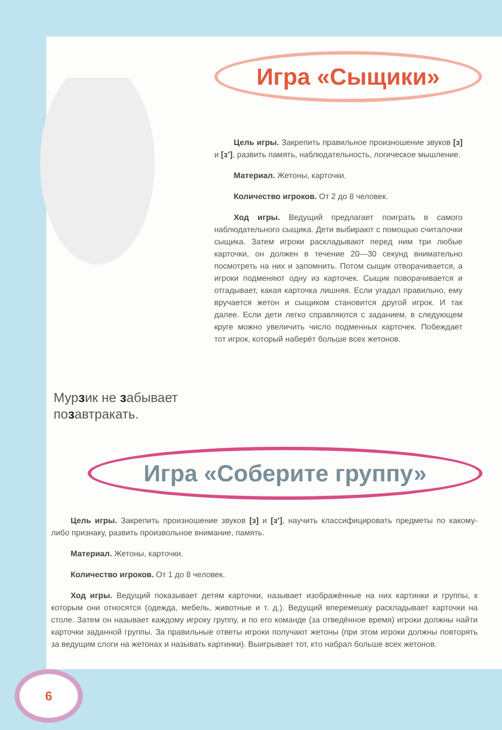Мурзик не забывает позавтракать.
Игра «Сыщики»
Цель игры. Закрепить правильное произношение звуков [з] и [з’], развить память, наблюдательность, логическое мышление.
Материал. Жетоны, карточки.
Количество игроков. От 2 до 8 человек.
Ход игры. Ведущий предлагает поиграть в самого наблюдательного сыщика. Дети выбирают с помощью считалочки сыщика. Затем игроки раскладывают перед ним три любые карточки, он должен в течение 20—30 секунд внимательно посмотреть на них и запомнить. Потом сыщик отворачивается, а игроки подменяют одну из карточек. Сыщик поворачивается и отгадывает, какая карточка лишняя. Если угадал правильно, ему вручается жетон и сыщиком становится другой игрок. И так далее. Если дети легко справляются с заданием, в следующем круге можно увеличить число подменных карточек. Побеждает тот игрок, который наберёт больше всех жетонов.
Игра «Соберите группу»
Цель игры. Закрепить произношение звуков [з] и [з’], научить классифицировать предметы по какому-либо признаку, развить произвольное внимание, память.
Материал. Жетоны, карточки.
Количество игроков. От 1 до 8 человек.
Ход игры. Ведущий показывает детям карточки, называет изображённые на них картинки и группы, к которым они относятся (одежда, мебель, животные и т. д.). Ведущий вперемешку раскладывает карточки на столе. Затем он называет каждому игроку группу, и по его команде (за отведённое время) игроки должны найти карточки заданной группы. За правильные ответы игроки получают жетоны (при этом игроки должны повторять за ведущим слоги на жетонах и называть картинки). Выигрывает тот, кто набрал больше всех жетонов.
6